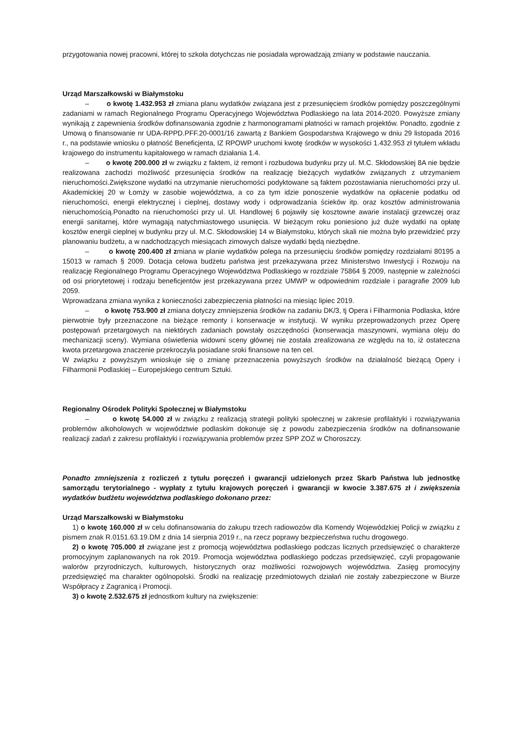przygotowania nowej pracowni, której to szkoła dotychczas nie posiadała wprowadzają zmiany w podstawie nauczania.
Urząd Marszałkowski w Białymstoku
– o kwotę 1.432.953 zł zmiana planu wydatków związana jest z przesunięciem środków pomiędzy poszczególnymi zadaniami w ramach Regionalnego Programu Operacyjnego Województwa Podlaskiego na lata 2014-2020. Powyższe zmiany wynikają z zapewnienia środków dofinansowania zgodnie z harmonogramami płatności w ramach projektów. Ponadto, zgodnie z Umową o finansowanie nr UDA-RPPD.PFF.20-0001/16 zawartą z Bankiem Gospodarstwa Krajowego w dniu 29 listopada 2016 r., na podstawie wniosku o płatność Beneficjenta, IZ RPOWP uruchomi kwotę środków w wysokości 1.432.953 zł tytułem wkładu krajowego do instrumentu kapitałowego w ramach działania 1.4.
– o kwotę 200.000 zł w związku z faktem, iż remont i rozbudowa budynku przy ul. M.C. Skłodowskiej 8A nie będzie realizowana zachodzi możliwość przesunięcia środków na realizację bieżących wydatków związanych z utrzymaniem nieruchomości.Zwiększone wydatki na utrzymanie nieruchomości podyktowane są faktem pozostawiania nieruchomości przy ul. Akademickiej 20 w Łomży w zasobie województwa, a co za tym idzie ponoszenie wydatków na opłacenie podatku od nieruchomości, energii elektrycznej i cieplnej, dostawy wody i odprowadzania ścieków itp. oraz kosztów administrowania nieruchomością.Ponadto na nieruchomości przy ul. Ul. Handlowej 6 pojawiły się kosztowne awarie instalacji grzewczej oraz energii sanitarnej, które wymagają natychmiastowego usunięcia. W bieżącym roku poniesiono już duże wydatki na opłatę kosztów energii cieplnej w budynku przy ul. M.C. Skłodowskiej 14 w Białymstoku, których skali nie można było przewidzieć przy planowaniu budżetu, a w nadchodzących miesiącach zimowych dalsze wydatki będą niezbędne.
– o kwotę 200.400 zł zmiana w planie wydatków polega na przesunięciu środków pomiędzy rozdziałami 80195 a 15013 w ramach § 2009. Dotacja celowa budżetu państwa jest przekazywana przez Ministerstwo Inwestycji i Rozwoju na realizację Regionalnego Programu Operacyjnego Województwa Podlaskiego w rozdziale 75864 § 2009, następnie w zależności od osi priorytetowej i rodzaju beneficjentów jest przekazywana przez UMWP w odpowiednim rozdziale i paragrafie 2009 lub 2059.
Wprowadzana zmiana wynika z konieczności zabezpieczenia płatności na miesiąc lipiec 2019.
– o kwotę 753.900 zł zmiana dotyczy zmniejszenia środków na zadaniu DK/3, tj Opera i Filharmonia Podlaska, które pierwotnie były przeznaczone na bieżące remonty i konserwacje w instytucji. W wyniku przeprowadzonych przez Operę postępowań przetargowych na niektórych zadaniach powstały oszczędności (konserwacja maszynowni, wymiana oleju do mechanizacji sceny). Wymiana oświetlenia widowni sceny głównej nie została zrealizowana ze względu na to, iż ostateczna kwota przetargowa znaczenie przekroczyła posiadane sroki finansowe na ten cel.
W związku z powyższym wnioskuje się o zmianę przeznaczenia powyższych środków na działalność bieżącą Opery i Filharmonii Podlaskiej – Europejskiego centrum Sztuki.
Regionalny Ośrodek Polityki Społecznej w Białymstoku
– o kwotę 54.000 zł w związku z realizacją strategii polityki społecznej w zakresie profilaktyki i rozwiązywania problemów alkoholowych w województwie podlaskim dokonuje się z powodu zabezpieczenia środków na dofinansowanie realizacji zadań z zakresu profilaktyki i rozwiązywania problemów przez SPP ZOZ w Choroszczy.
Ponadto zmniejszenia z rozliczeń z tytułu poręczeń i gwarancji udzielonych przez Skarb Państwa lub jednostkę samorządu terytorialnego - wypłaty z tytułu krajowych poręczeń i gwarancji w kwocie 3.387.675 zł i zwiększenia wydatków budżetu województwa podlaskiego dokonano przez:
Urząd Marszałkowski w Białymstoku
1) o kwotę 160.000 zł w celu dofinansowania do zakupu trzech radiowozów dla Komendy Wojewódzkiej Policji w związku z pismem znak R.0151.63.19.DM z dnia 14 sierpnia 2019 r., na rzecz poprawy bezpieczeństwa ruchu drogowego.
2) o kwotę 705.000 zł związane jest z promocją województwa podlaskiego podczas licznych przedsięwzięć o charakterze promocyjnym zaplanowanych na rok 2019. Promocja województwa podlaskiego podczas przedsięwzięć, czyli propagowanie walorów przyrodniczych, kulturowych, historycznych oraz możliwości rozwojowych województwa. Zasięg promocyjny przedsięwzięć ma charakter ogólnopolski. Środki na realizację przedmiotowych działań nie zostały zabezpieczone w Biurze Współpracy z Zagranicą i Promocji.
3) o kwotę 2.532.675 zł jednostkom kultury na zwiększenie: